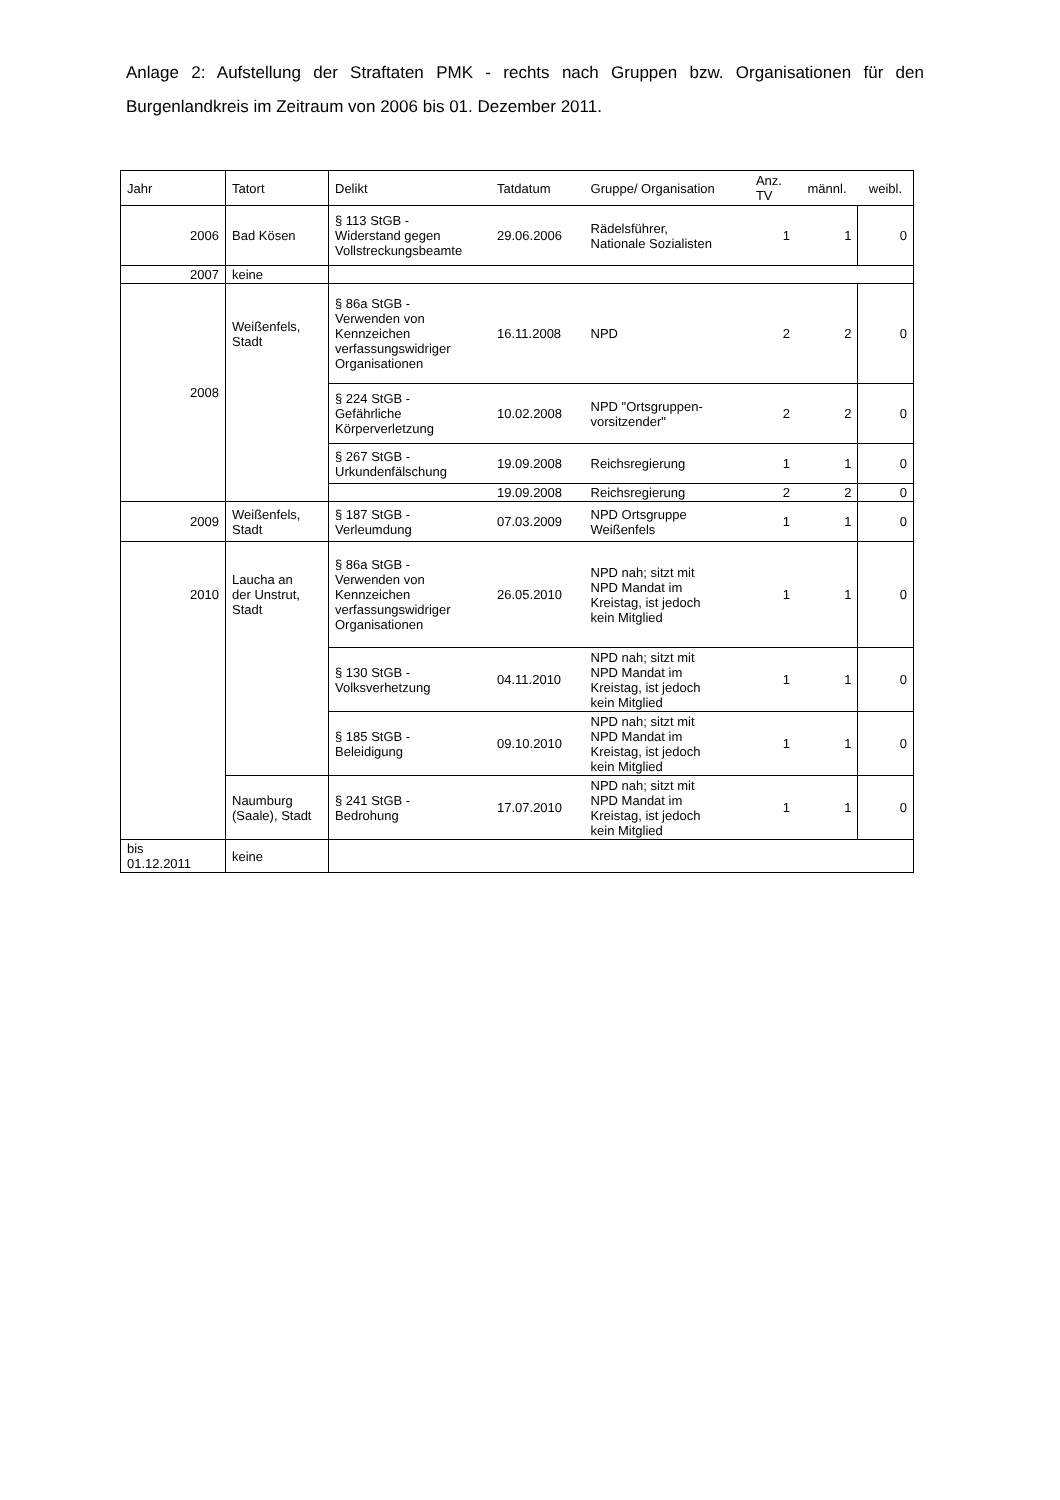Anlage 2: Aufstellung der Straftaten PMK - rechts nach Gruppen bzw. Organisationen für den Burgenlandkreis im Zeitraum von 2006 bis 01. Dezember 2011.
| Jahr | Tatort | Delikt | Tatdatum | Gruppe/ Organisation | Anz. TV | männl. | weibl. |
| --- | --- | --- | --- | --- | --- | --- | --- |
| 2006 | Bad Kösen | § 113 StGB - Widerstand gegen Vollstreckungsbeamte | 29.06.2006 | Rädelsführer, Nationale Sozialisten | 1 | 1 | 0 |
| 2007 | keine | | | | | | |
| 2008 | Weißenfels, Stadt | § 86a StGB - Verwenden von Kennzeichen verfassungswidriger Organisationen | 16.11.2008 | NPD | 2 | 2 | 0 |
| | | § 224 StGB - Gefährliche Körperverletzung | 10.02.2008 | NPD "Ortsgruppen- vorsitzender" | 2 | 2 | 0 |
| | | § 267 StGB - Urkundenfälschung | 19.09.2008 | Reichsregierung | 1 | 1 | 0 |
| | | | 19.09.2008 | Reichsregierung | 2 | 2 | 0 |
| 2009 | Weißenfels, Stadt | § 187 StGB - Verleumdung | 07.03.2009 | NPD Ortsgruppe Weißenfels | 1 | 1 | 0 |
| 2010 | Laucha an der Unstrut, Stadt | § 86a StGB - Verwenden von Kennzeichen verfassungswidriger Organisationen | 26.05.2010 | NPD nah; sitzt mit NPD Mandat im Kreistag, ist jedoch kein Mitglied | 1 | 1 | 0 |
| | | § 130 StGB - Volksverhetzung | 04.11.2010 | NPD nah; sitzt mit NPD Mandat im Kreistag, ist jedoch kein Mitglied | 1 | 1 | 0 |
| | | § 185 StGB - Beleidigung | 09.10.2010 | NPD nah; sitzt mit NPD Mandat im Kreistag, ist jedoch kein Mitglied | 1 | 1 | 0 |
| | Naumburg (Saale), Stadt | § 241 StGB - Bedrohung | 17.07.2010 | NPD nah; sitzt mit NPD Mandat im Kreistag, ist jedoch kein Mitglied | 1 | 1 | 0 |
| bis 01.12.2011 | keine | | | | | | |